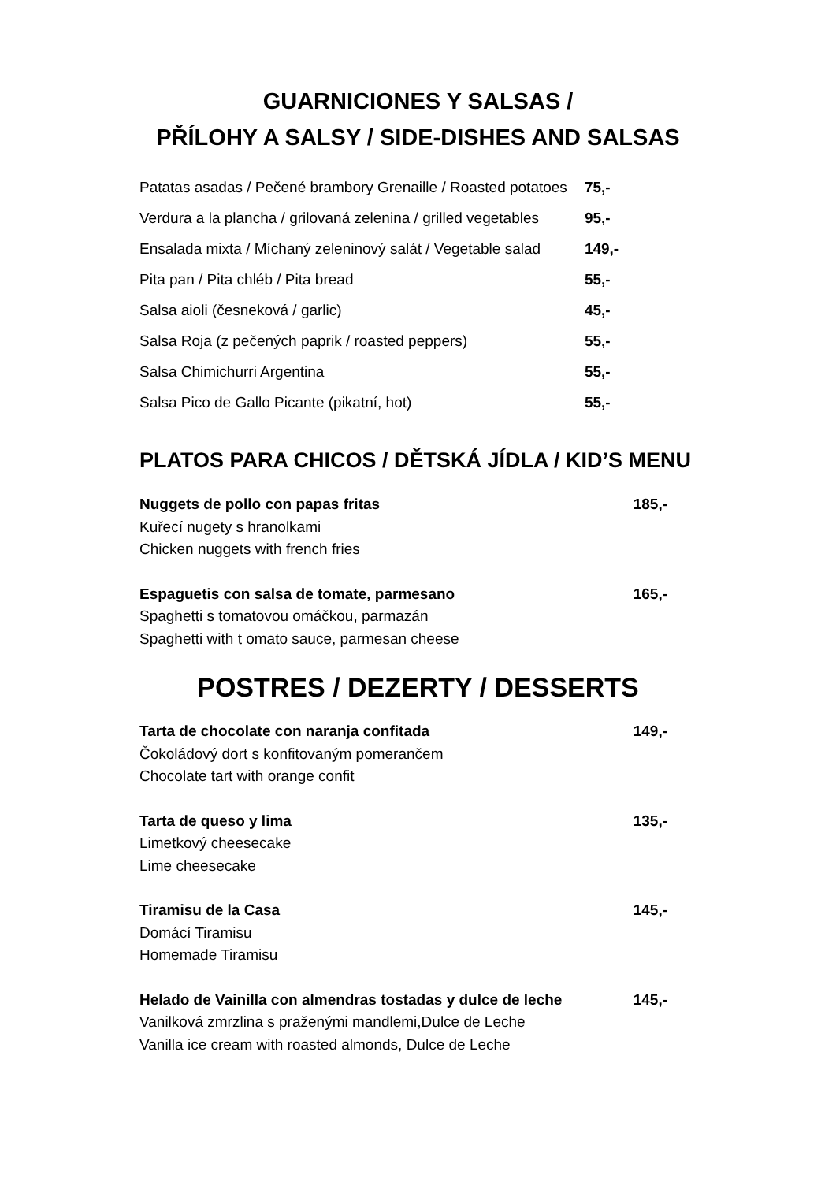GUARNICIONES Y SALSAS /
PŘÍLOHY A SALSY / SIDE-DISHES AND SALSAS
| Patatas asadas / Pečené brambory Grenaille / Roasted potatoes | 75,- |
| Verdura a la plancha / grilovaná zelenina / grilled vegetables | 95,- |
| Ensalada mixta / Míchaný zeleninový salát / Vegetable salad | 149,- |
| Pita pan / Pita chléb / Pita bread | 55,- |
| Salsa aioli (česneková / garlic) | 45,- |
| Salsa Roja (z pečených paprik / roasted peppers) | 55,- |
| Salsa Chimichurri Argentina | 55,- |
| Salsa Pico de Gallo Picante (pikatní, hot) | 55,- |
PLATOS PARA CHICOS / DĚTSKÁ JÍDLA / KID’S MENU
Nuggets de pollo con papas fritas 185,-
Kuřecí nugety s hranolkami
Chicken nuggets with french fries
Espaguetis con salsa de tomate, parmesano 165,-
Spaghetti s tomatovou omáčkou, parmazán
Spaghetti with t omato sauce, parmesan cheese
POSTRES / DEZERTY / DESSERTS
Tarta de chocolate con naranja confitada 149,-
Čokoládový dort s konfitovaným pomerančem
Chocolate tart with orange confit
Tarta de queso y lima 135,-
Limetkový cheesecake
Lime cheesecake
Tiramisu de la Casa 145,-
Domácí Tiramisu
Homemade Tiramisu
Helado de Vainilla con almendras tostadas y dulce de leche 145,-
Vanilková zmrzlina s praženými mandlemi,Dulce de Leche
Vanilla ice cream with roasted almonds, Dulce de Leche